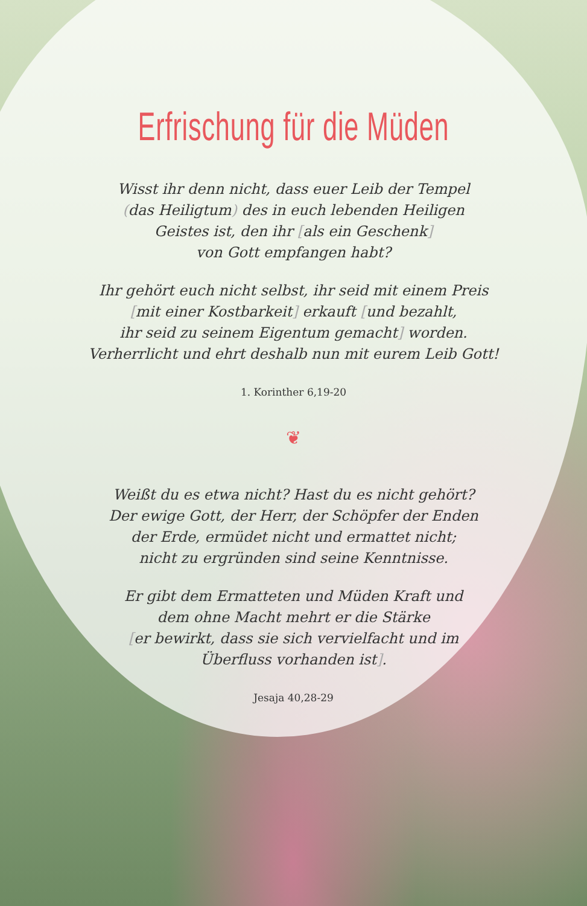Erfrischung für die Müden
Wisst ihr denn nicht, dass euer Leib der Tempel
(das Heiligtum) des in euch lebenden Heiligen
Geistes ist, den ihr [als ein Geschenk]
von Gott empfangen habt?
Ihr gehört euch nicht selbst, ihr seid mit einem Preis
[mit einer Kostbarkeit] erkauft [und bezahlt,
ihr seid zu seinem Eigentum gemacht] worden.
Verherrlicht und ehrt deshalb nun mit eurem Leib Gott!
1. Korinther 6,19-20
❦
Weißt du es etwa nicht? Hast du es nicht gehört?
Der ewige Gott, der Herr, der Schöpfer der Enden
der Erde, ermüdet nicht und ermattet nicht;
nicht zu ergründen sind seine Kenntnisse.
Er gibt dem Ermatteten und Müden Kraft und
dem ohne Macht mehrt er die Stärke
[er bewirkt, dass sie sich vervielfacht und im
Überfluss vorhanden ist].
Jesaja 40,28-29